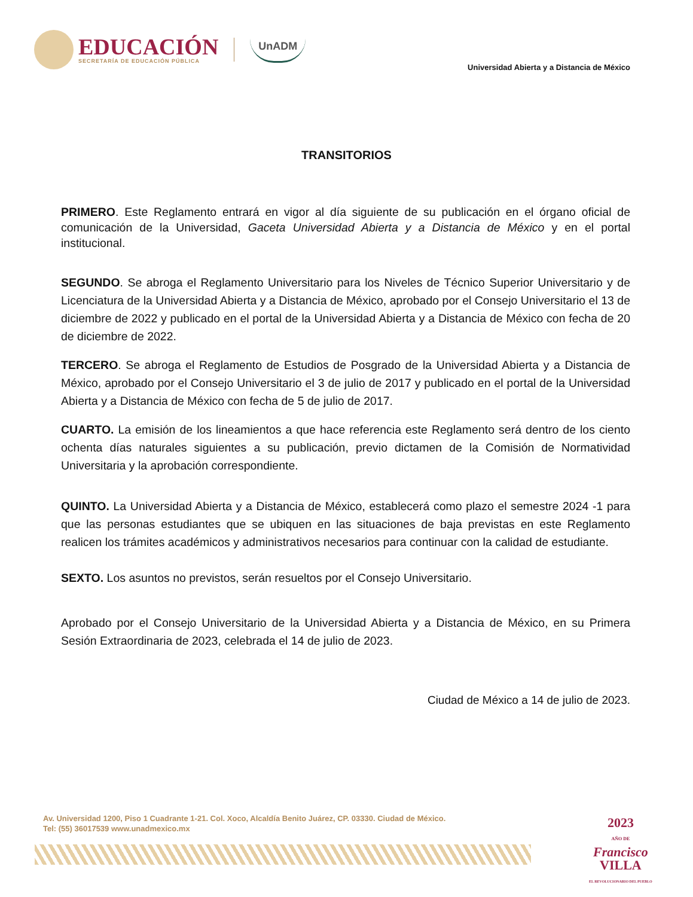EDUCACIÓN
SECRETARÍA DE EDUCACIÓN PÚBLICA
UnADM
Universidad Abierta y a Distancia de México
TRANSITORIOS
PRIMERO. Este Reglamento entrará en vigor al día siguiente de su publicación en el órgano oficial de comunicación de la Universidad, Gaceta Universidad Abierta y a Distancia de México y en el portal institucional.
SEGUNDO. Se abroga el Reglamento Universitario para los Niveles de Técnico Superior Universitario y de Licenciatura de la Universidad Abierta y a Distancia de México, aprobado por el Consejo Universitario el 13 de diciembre de 2022 y publicado en el portal de la Universidad Abierta y a Distancia de México con fecha de 20 de diciembre de 2022.
TERCERO. Se abroga el Reglamento de Estudios de Posgrado de la Universidad Abierta y a Distancia de México, aprobado por el Consejo Universitario el 3 de julio de 2017 y publicado en el portal de la Universidad Abierta y a Distancia de México con fecha de 5 de julio de 2017.
CUARTO. La emisión de los lineamientos a que hace referencia este Reglamento será dentro de los ciento ochenta días naturales siguientes a su publicación, previo dictamen de la Comisión de Normatividad Universitaria y la aprobación correspondiente.
QUINTO. La Universidad Abierta y a Distancia de México, establecerá como plazo el semestre 2024 -1 para que las personas estudiantes que se ubiquen en las situaciones de baja previstas en este Reglamento realicen los trámites académicos y administrativos necesarios para continuar con la calidad de estudiante.
SEXTO. Los asuntos no previstos, serán resueltos por el Consejo Universitario.
Aprobado por el Consejo Universitario de la Universidad Abierta y a Distancia de México, en su Primera Sesión Extraordinaria de 2023, celebrada el 14 de julio de 2023.
Ciudad de México a 14 de julio de 2023.
Av. Universidad 1200, Piso 1 Cuadrante 1-21. Col. Xoco, Alcaldía Benito Juárez, CP. 03330. Ciudad de México.
Tel: (55) 36017539 www.unadmexico.mx
2023
AÑO DE
Francisco
VILLA
EL REVOLUCIONARIO DEL PUEBLO